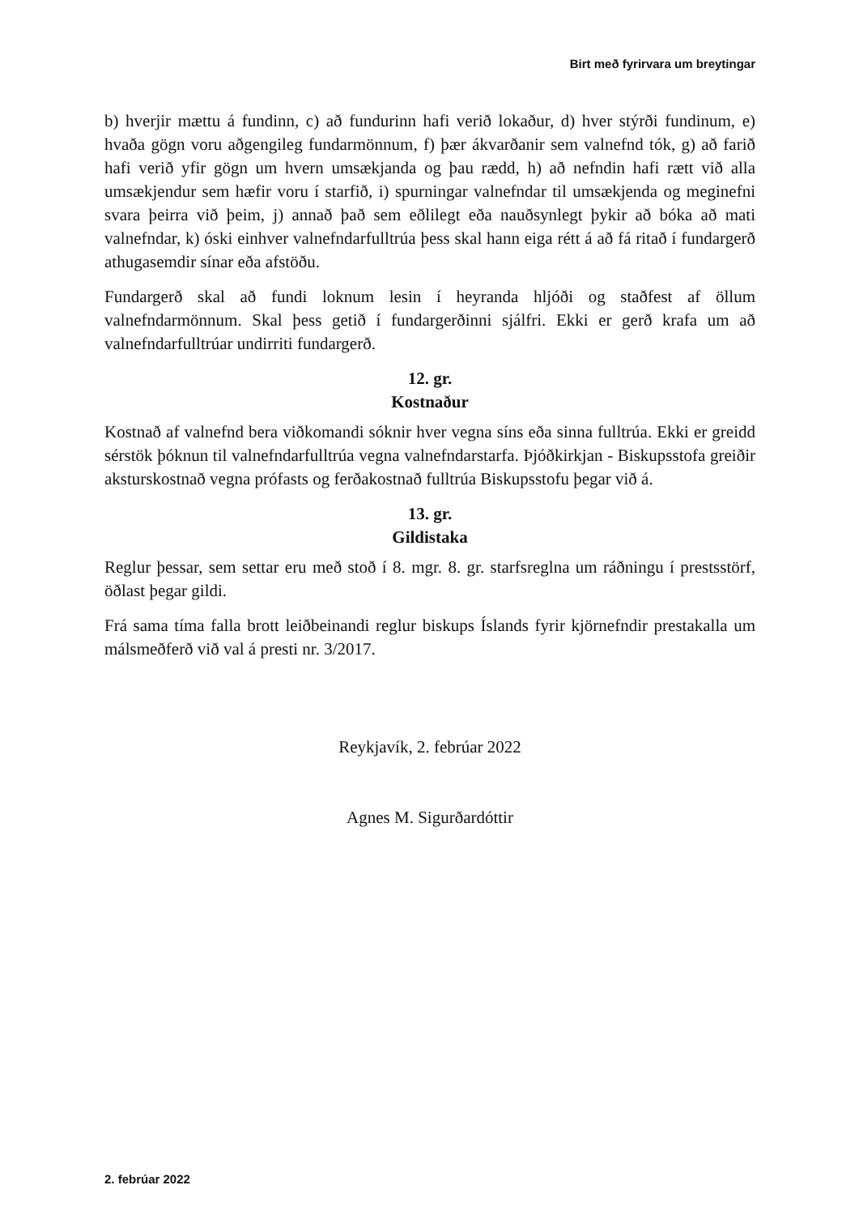Birt með fyrirvara um breytingar
b) hverjir mættu á fundinn, c) að fundurinn hafi verið lokaður, d) hver stýrði fundinum, e) hvaða gögn voru aðgengileg fundarmönnum, f) þær ákvarðanir sem valnefnd tók, g) að farið hafi verið yfir gögn um hvern umsækjanda og þau rædd, h) að nefndin hafi rætt við alla umsækjendur sem hæfir voru í starfið, i) spurningar valnefndar til umsækjenda og meginefni svara þeirra við þeim, j) annað það sem eðlilegt eða nauðsynlegt þykir að bóka að mati valnefndar, k) óski einhver valnefndarfulltrúa þess skal hann eiga rétt á að fá ritað í fundargerð athugasemdir sínar eða afstöðu.
Fundargerð skal að fundi loknum lesin í heyranda hljóði og staðfest af öllum valnefndarmönnum. Skal þess getið í fundargerðinni sjálfri. Ekki er gerð krafa um að valnefndarfulltrúar undirriti fundargerð.
12. gr.
Kostnaður
Kostnað af valnefnd bera viðkomandi sóknir hver vegna síns eða sinna fulltrúa. Ekki er greidd sérstök þóknun til valnefndarfulltrúa vegna valnefndarstarfa. Þjóðkirkjan - Biskupsstofa greiðir aksturskostnað vegna prófasts og ferðakostnað fulltrúa Biskupsstofu þegar við á.
13. gr.
Gildistaka
Reglur þessar, sem settar eru með stoð í 8. mgr. 8. gr. starfsreglna um ráðningu í prestsstörf, öðlast þegar gildi.
Frá sama tíma falla brott leiðbeinandi reglur biskups Íslands fyrir kjörnefndir prestakalla um málsmeðferð við val á presti nr. 3/2017.
Reykjavík, 2. febrúar 2022
Agnes M. Sigurðardóttir
2. febrúar 2022